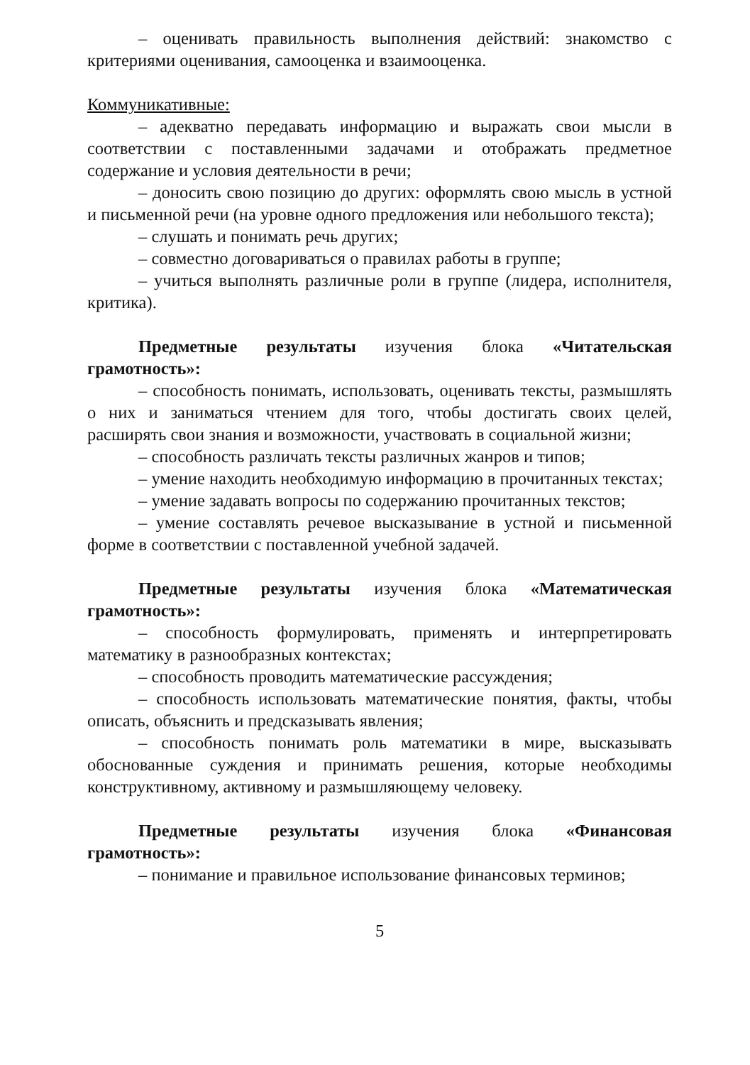– оценивать правильность выполнения действий: знакомство с критериями оценивания, самооценка и взаимооценка.
Коммуникативные:
– адекватно передавать информацию и выражать свои мысли в соответствии с поставленными задачами и отображать предметное содержание и условия деятельности в речи;
– доносить свою позицию до других: оформлять свою мысль в устной и письменной речи (на уровне одного предложения или небольшого текста);
– слушать и понимать речь других;
– совместно договариваться о правилах работы в группе;
– учиться выполнять различные роли в группе (лидера, исполнителя, критика).
Предметные результаты изучения блока «Читательская грамотность»:
– способность понимать, использовать, оценивать тексты, размышлять о них и заниматься чтением для того, чтобы достигать своих целей, расширять свои знания и возможности, участвовать в социальной жизни;
– способность различать тексты различных жанров и типов;
– умение находить необходимую информацию в прочитанных текстах;
– умение задавать вопросы по содержанию прочитанных текстов;
– умение составлять речевое высказывание в устной и письменной форме в соответствии с поставленной учебной задачей.
Предметные результаты изучения блока «Математическая грамотность»:
– способность формулировать, применять и интерпретировать математику в разнообразных контекстах;
– способность проводить математические рассуждения;
– способность использовать математические понятия, факты, чтобы описать, объяснить и предсказывать явления;
– способность понимать роль математики в мире, высказывать обоснованные суждения и принимать решения, которые необходимы конструктивному, активному и размышляющему человеку.
Предметные результаты изучения блока «Финансовая грамотность»:
– понимание и правильное использование финансовых терминов;
5